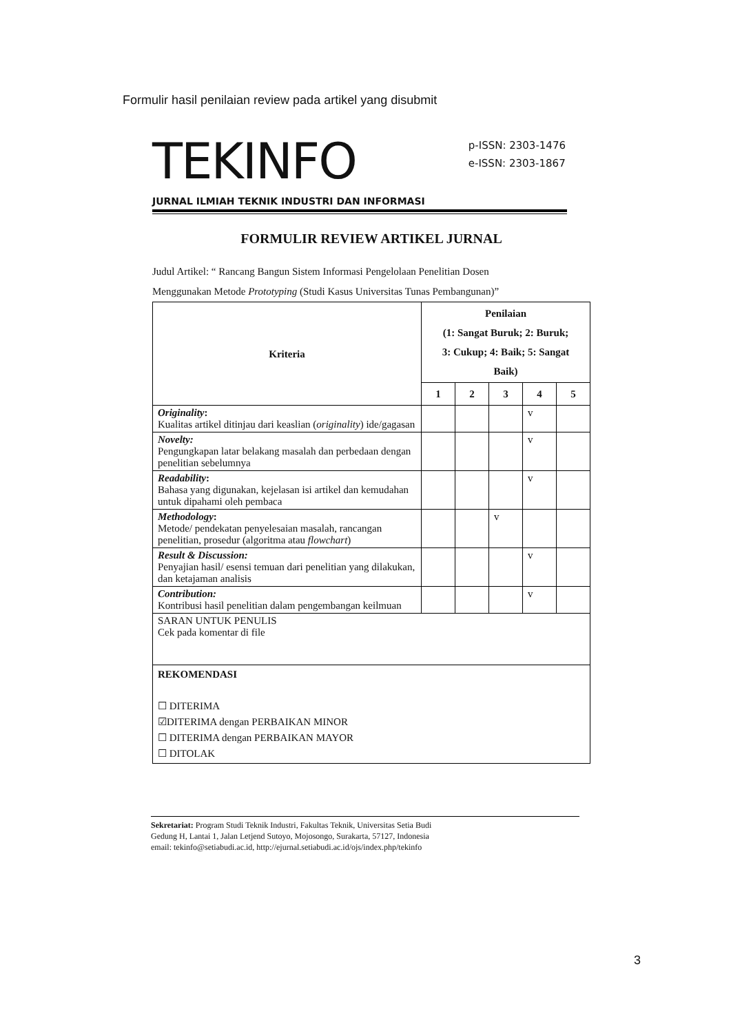Formulir hasil penilaian review pada artikel yang disubmit
TEKINFO
p-ISSN: 2303-1476
e-ISSN: 2303-1867
JURNAL ILMIAH TEKNIK INDUSTRI DAN INFORMASI
FORMULIR REVIEW ARTIKEL JURNAL
Judul Artikel: “ Rancang Bangun Sistem Informasi Pengelolaan Penelitian Dosen
Menggunakan Metode Prototyping (Studi Kasus Universitas Tunas Pembangunan)”
| Kriteria | Penilaian (1: Sangat Buruk; 2: Buruk; 3: Cukup; 4: Baik; 5: Sangat Baik) | | | | |
| --- | --- | --- | --- | --- | --- |
| | 1 | 2 | 3 | 4 | 5 |
| Originality : Kualitas artikel ditinjau dari keaslian ( originality ) ide/gagasan | | | | v | |
| Novelty: Pengungkapan latar belakang masalah dan perbedaan dengan penelitian sebelumnya | | | | v | |
| Readability : Bahasa yang digunakan, kejelasan isi artikel dan kemudahan untuk dipahami oleh pembaca | | | | v | |
| Methodology : Metode/ pendekatan penyelesaian masalah, rancangan penelitian, prosedur (algoritma atau flowchart ) | | | v | | |
| Result & Discussion: Penyajian hasil/ esensi temuan dari penelitian yang dilakukan, dan ketajaman analisis | | | | v | |
| Contribution: Kontribusi hasil penelitian dalam pengembangan keilmuan | | | | v | |
| SARAN UNTUK PENULIS Cek pada komentar di file | | | | | |
| REKOMENDASI ☐ DITERIMA ☑DITERIMA dengan PERBAIKAN MINOR ☐ DITERIMA dengan PERBAIKAN MAYOR ☐ DITOLAK | | | | | |
Sekretariat: Program Studi Teknik Industri, Fakultas Teknik, Universitas Setia Budi
Gedung H, Lantai 1, Jalan Letjend Sutoyo, Mojosongo, Surakarta, 57127, Indonesia
email: tekinfo@setiabudi.ac.id, http://ejurnal.setiabudi.ac.id/ojs/index.php/tekinfo
3